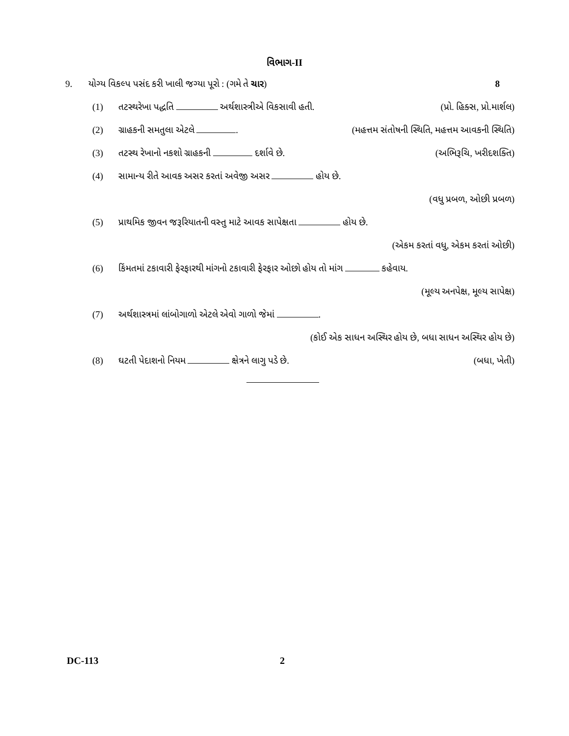વિભાગ-II
9. યોગ્ય વિકલ્પ પસંદ કરી ખાલી જગ્યા પૂરો : (ગમે તે ચાર) 8
(1) તટસ્થરેખા પદ્ધતિ અર્થશાસ્ત્રીએ વિકસાવી હતી. (પ્રો. હિક્સ, પ્રો.માર્શલ)
(2) ગ્રાહકની સમતુલા એટલે . (મહત્તમ સંતોષની સ્થિતિ, મહત્તમ આવકની સ્થિતિ)
(3) તટસ્થ રેખાનો નકશો ગ્રાહકની દર્શાવે છે. (અભિરૂચિ, ખરીદશક્તિ)
(4) સામાન્ય રીતે આવક અસર કરતાં અવેજી અસર હોય છે.
(વધુ પ્રબળ, ઓછી પ્રબળ)
(5) પ્રાથમિક જીવન જરૂરિયાતની વસ્તુ માટે આવક સાપેક્ષતા હોય છે.
(એકમ કરતાં વધુ, એકમ કરતાં ઓછી)
(6) કિંમતમાં ટકાવારી ફેરફારથી માંગનો ટકાવારી ફેરફાર ઓછો હોય તો માંગ કહેવાય.
(મૂલ્ય અનપેક્ષ, મૂલ્ય સાપેક્ષ)
(7) અર્થશાસ્ત્રમાં લાંબોગાળો એટલે એવો ગાળો જેમાં .
(કોઈ એક સાધન અસ્થિર હોય છે, બધા સાધન અસ્થિર હોય છે)
(8) ઘટતી પેદાશનો નિયમ ક્ષેત્રને લાગુ પડે છે. (બધા, ખેતી)
DC-113 2